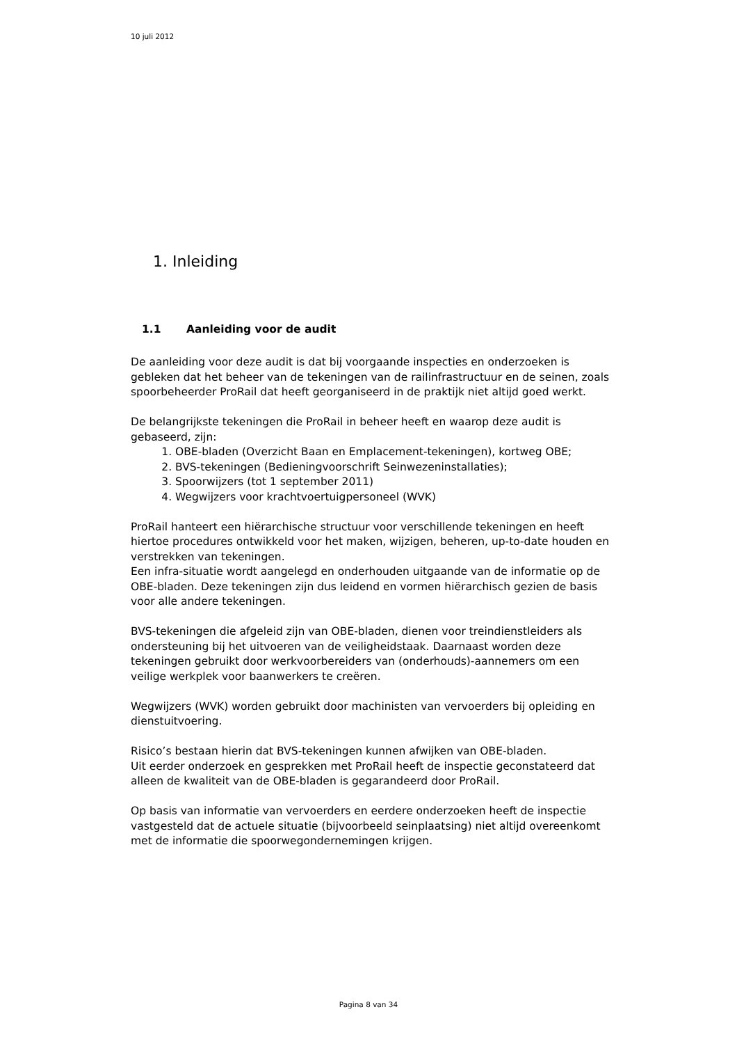10 juli 2012
1. Inleiding
1.1 Aanleiding voor de audit
De aanleiding voor deze audit is dat bij voorgaande inspecties en onderzoeken is gebleken dat het beheer van de tekeningen van de railinfrastructuur en de seinen, zoals spoorbeheerder ProRail dat heeft georganiseerd in de praktijk niet altijd goed werkt.
De belangrijkste tekeningen die ProRail in beheer heeft en waarop deze audit is gebaseerd, zijn:
1. OBE-bladen (Overzicht Baan en Emplacement-tekeningen), kortweg OBE;
2. BVS-tekeningen (Bedieningvoorschrift Seinwezeninstallaties);
3. Spoorwijzers (tot 1 september 2011)
4. Wegwijzers voor krachtvoertuigpersoneel (WVK)
ProRail hanteert een hiërarchische structuur voor verschillende tekeningen en heeft hiertoe procedures ontwikkeld voor het maken, wijzigen, beheren, up-to-date houden en verstrekken van tekeningen.
Een infra-situatie wordt aangelegd en onderhouden uitgaande van de informatie op de OBE-bladen. Deze tekeningen zijn dus leidend en vormen hiërarchisch gezien de basis voor alle andere tekeningen.
BVS-tekeningen die afgeleid zijn van OBE-bladen, dienen voor treindienstleiders als ondersteuning bij het uitvoeren van de veiligheidstaak. Daarnaast worden deze tekeningen gebruikt door werkvoorbereiders van (onderhouds)-aannemers om een veilige werkplek voor baanwerkers te creëren.
Wegwijzers (WVK) worden gebruikt door machinisten van vervoerders bij opleiding en dienstuitvoering.
Risico’s bestaan hierin dat BVS-tekeningen kunnen afwijken van OBE-bladen.
Uit eerder onderzoek en gesprekken met ProRail heeft de inspectie geconstateerd dat alleen de kwaliteit van de OBE-bladen is gegarandeerd door ProRail.
Op basis van informatie van vervoerders en eerdere onderzoeken heeft de inspectie vastgesteld dat de actuele situatie (bijvoorbeeld seinplaatsing) niet altijd overeenkomt met de informatie die spoorwegondernemingen krijgen.
Pagina 8 van 34